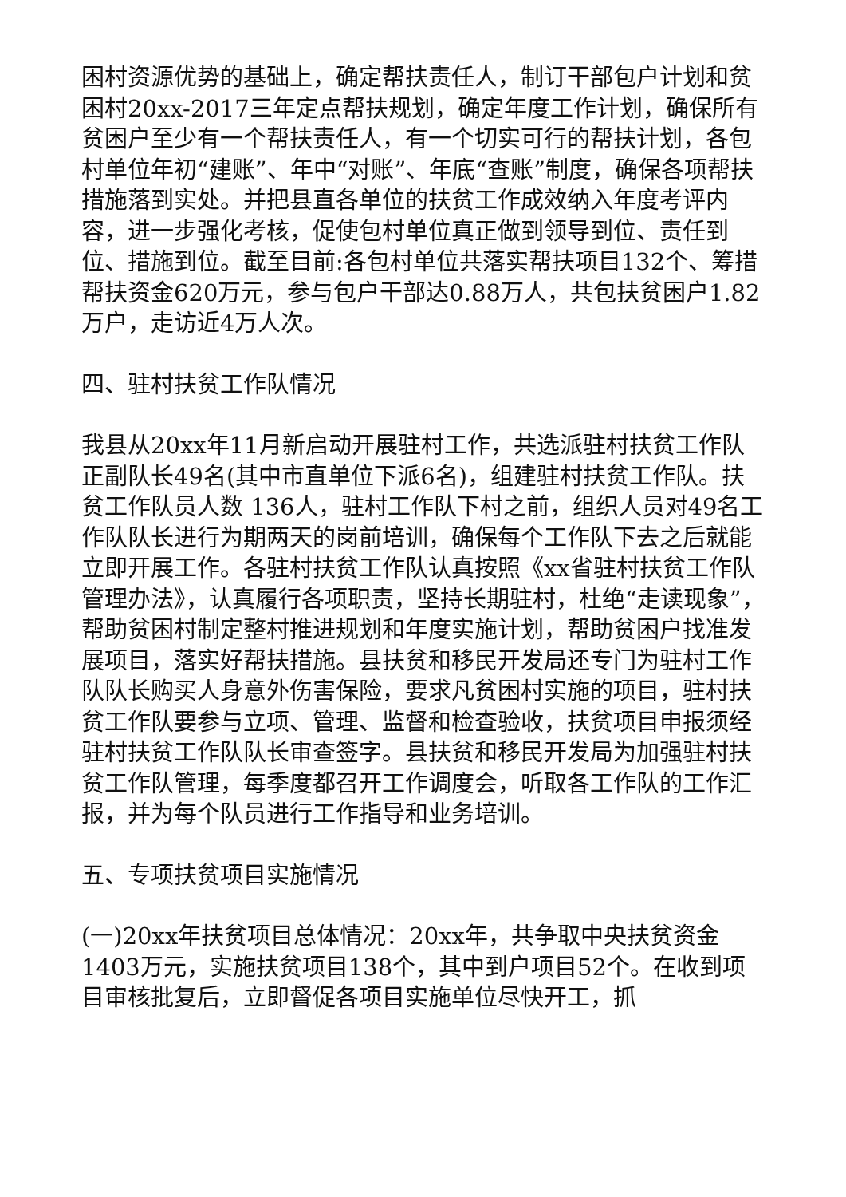困村资源优势的基础上，确定帮扶责任人，制订干部包户计划和贫困村20xx-2017三年定点帮扶规划，确定年度工作计划，确保所有贫困户至少有一个帮扶责任人，有一个切实可行的帮扶计划，各包村单位年初“建账”、年中“对账”、年底“查账”制度，确保各项帮扶措施落到实处。并把县直各单位的扶贫工作成效纳入年度考评内容，进一步强化考核，促使包村单位真正做到领导到位、责任到位、措施到位。截至目前:各包村单位共落实帮扶项目132个、筹措帮扶资金620万元，参与包户干部达0.88万人，共包扶贫困户1.82万户，走访近4万人次。
四、驻村扶贫工作队情况
我县从20xx年11月新启动开展驻村工作，共选派驻村扶贫工作队正副队长49名(其中市直单位下派6名)，组建驻村扶贫工作队。扶贫工作队员人数 136人，驻村工作队下村之前，组织人员对49名工作队队长进行为期两天的岗前培训，确保每个工作队下去之后就能立即开展工作。各驻村扶贫工作队认真按照《xx省驻村扶贫工作队管理办法》，认真履行各项职责，坚持长期驻村，杜绝“走读现象”， 帮助贫困村制定整村推进规划和年度实施计划，帮助贫困户找准发展项目，落实好帮扶措施。县扶贫和移民开发局还专门为驻村工作队队长购买人身意外伤害保险，要求凡贫困村实施的项目，驻村扶贫工作队要参与立项、管理、监督和检查验收，扶贫项目申报须经驻村扶贫工作队队长审查签字。县扶贫和移民开发局为加强驻村扶贫工作队管理，每季度都召开工作调度会，听取各工作队的工作汇报，并为每个队员进行工作指导和业务培训。
五、专项扶贫项目实施情况
(一)20xx年扶贫项目总体情况：20xx年，共争取中央扶贫资金1403万元，实施扶贫项目138个，其中到户项目52个。在收到项目审核批复后，立即督促各项目实施单位尽快开工，抓